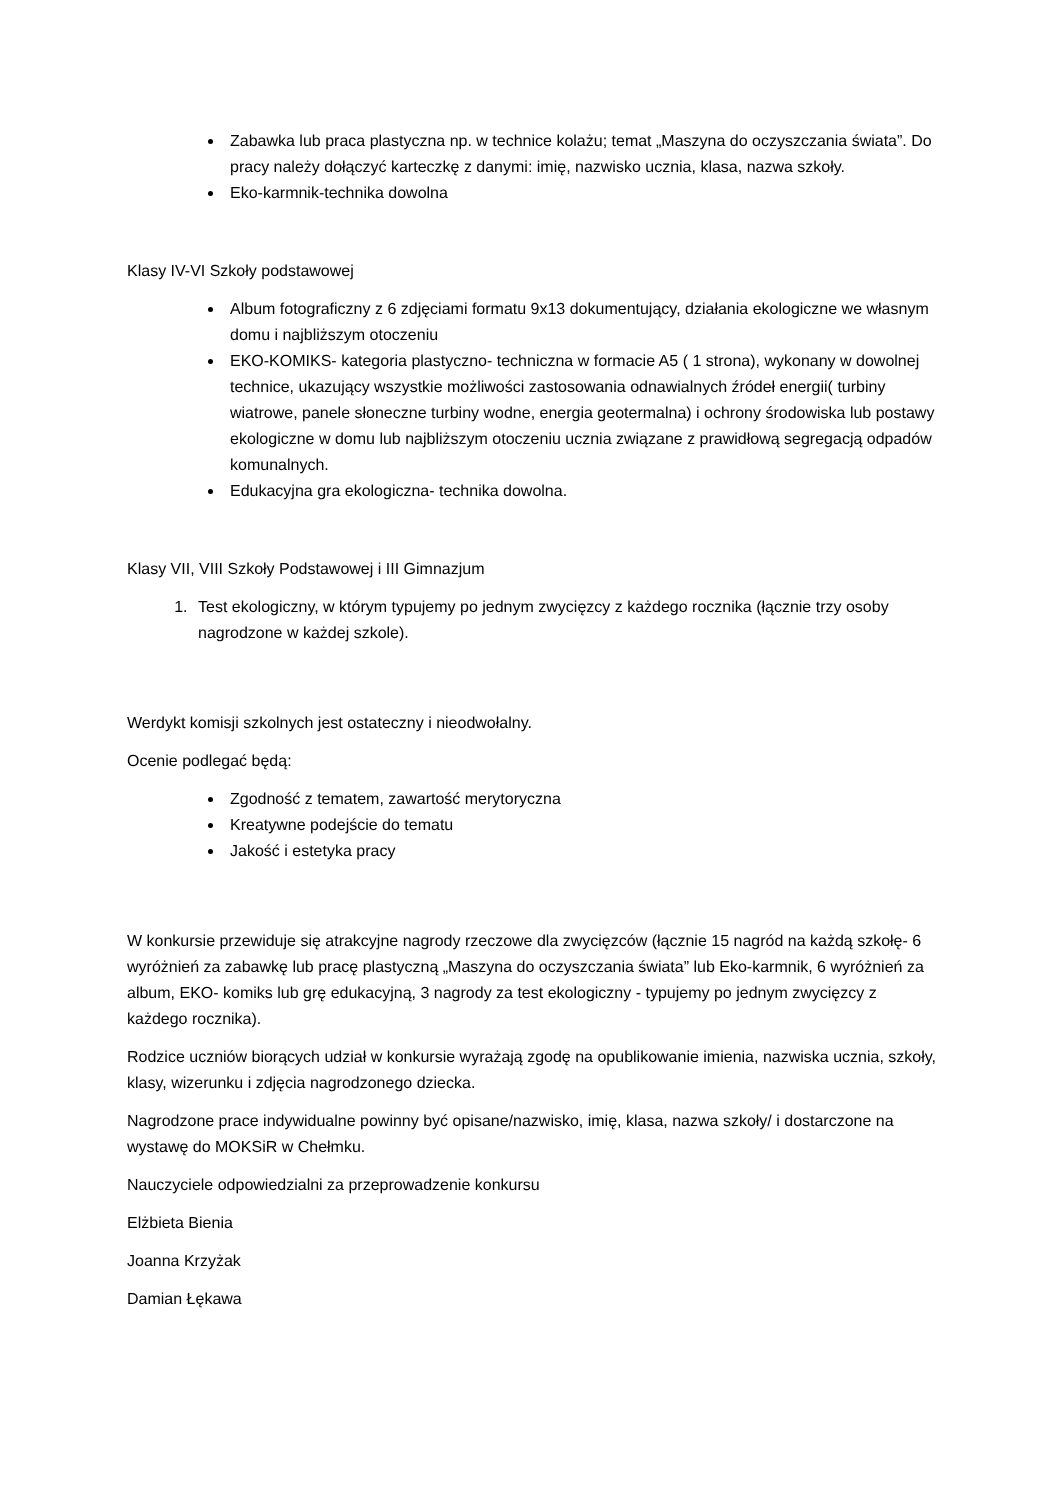Zabawka lub praca plastyczna np. w technice kolażu; temat „Maszyna do oczyszczania świata”. Do pracy należy dołączyć karteczkę z danymi: imię, nazwisko ucznia, klasa, nazwa szkoły.
Eko-karmnik-technika dowolna
Klasy IV-VI Szkoły podstawowej
Album fotograficzny z 6 zdjęciami formatu 9x13 dokumentujący, działania ekologiczne we własnym domu i najbliższym otoczeniu
EKO-KOMIKS- kategoria plastyczno- techniczna w formacie A5 ( 1 strona), wykonany w dowolnej technice, ukazujący wszystkie możliwości zastosowania odnawialnych źródeł energii( turbiny wiatrowe, panele słoneczne turbiny wodne, energia geotermalna) i ochrony środowiska lub postawy ekologiczne w domu lub najbliższym otoczeniu ucznia związane z prawidłową segregacją odpadów komunalnych.
Edukacyjna gra ekologiczna- technika dowolna.
Klasy VII, VIII Szkoły Podstawowej i III Gimnazjum
1. Test ekologiczny, w którym typujemy po jednym zwycięzcy z każdego rocznika (łącznie trzy osoby nagrodzone w każdej szkole).
Werdykt komisji szkolnych jest ostateczny i nieodwołalny.
Ocenie podlegać będą:
Zgodność z tematem, zawartość merytoryczna
Kreatywne podejście do tematu
Jakość i estetyka pracy
W konkursie przewiduje się atrakcyjne nagrody rzeczowe dla zwycięzców (łącznie 15 nagród na każdą szkołę- 6 wyróżnień za zabawkę lub pracę plastyczną „Maszyna do oczyszczania świata” lub Eko-karmnik, 6 wyróżnień za album, EKO- komiks lub grę edukacyjną, 3 nagrody za test ekologiczny - typujemy po jednym zwycięzcy z każdego rocznika).
Rodzice uczniów biorących udział w konkursie wyrażają zgodę na opublikowanie imienia, nazwiska ucznia, szkoły, klasy, wizerunku i zdjęcia nagrodzonego dziecka.
Nagrodzone prace indywidualne powinny być opisane/nazwisko, imię, klasa, nazwa szkoły/ i dostarczone na wystawę do MOKSiR w Chełmku.
Nauczyciele odpowiedzialni za przeprowadzenie konkursu
Elżbieta Bienia
Joanna Krzyżak
Damian Łękawa